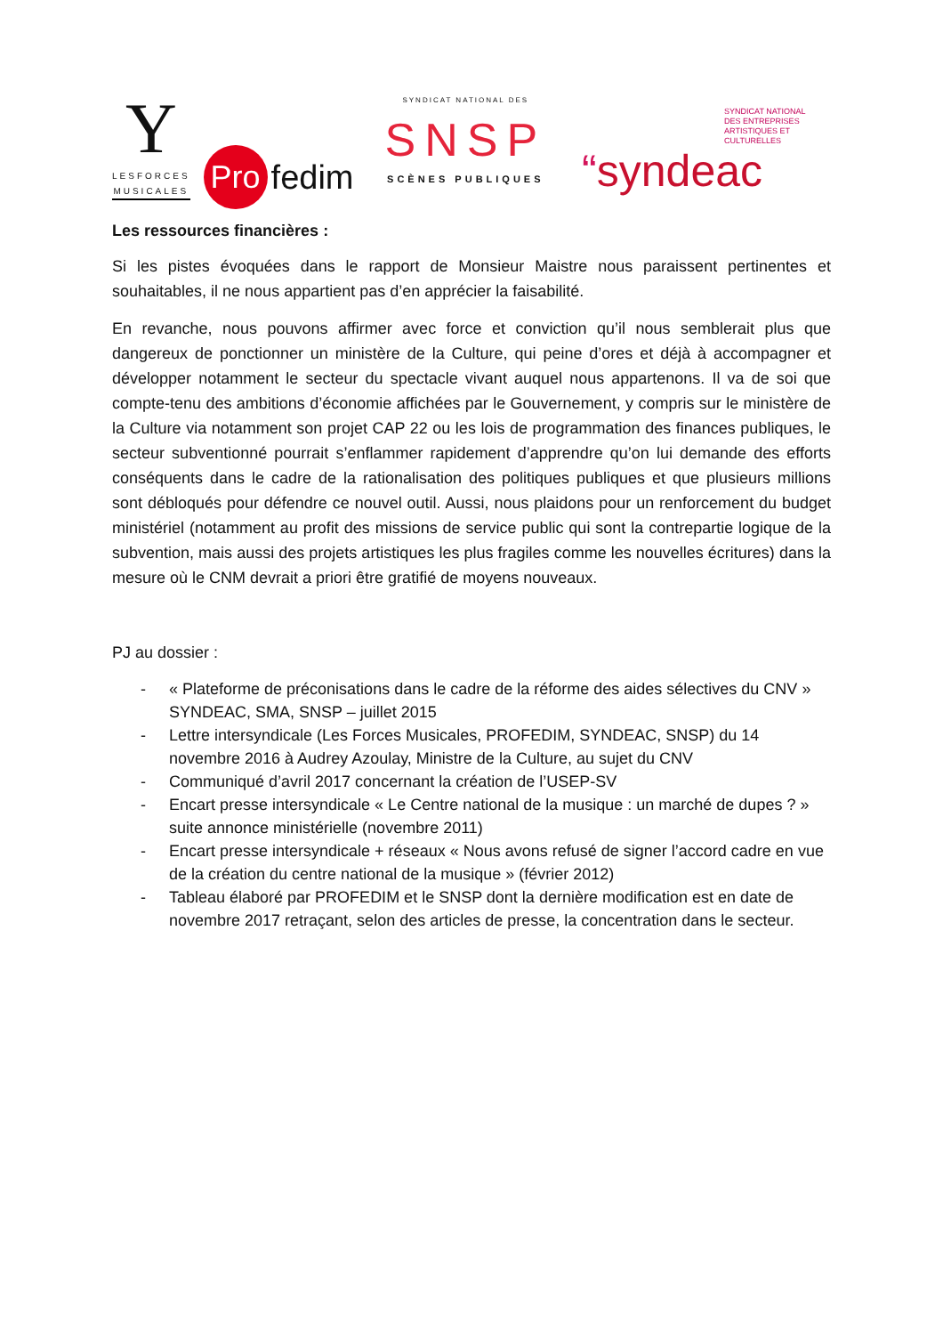Y
LESFORCES
MUSICALES
Pro
fedim
SYNDICAT NATIONAL DES
SNSP
SCÈNES PUBLIQUES
SYNDICAT NATIONAL
DES ENTREPRISES
ARTISTIQUES ET CULTURELLES
“syndeac
Les ressources financières :
Si les pistes évoquées dans le rapport de Monsieur Maistre nous paraissent pertinentes et souhaitables, il ne nous appartient pas d’en apprécier la faisabilité.
En revanche, nous pouvons affirmer avec force et conviction qu’il nous semblerait plus que dangereux de ponctionner un ministère de la Culture, qui peine d’ores et déjà à accompagner et développer notamment le secteur du spectacle vivant auquel nous appartenons. Il va de soi que compte-tenu des ambitions d’économie affichées par le Gouvernement, y compris sur le ministère de la Culture via notamment son projet CAP 22 ou les lois de programmation des finances publiques, le secteur subventionné pourrait s’enflammer rapidement d’apprendre qu’on lui demande des efforts conséquents dans le cadre de la rationalisation des politiques publiques et que plusieurs millions sont débloqués pour défendre ce nouvel outil. Aussi, nous plaidons pour un renforcement du budget ministériel (notamment au profit des missions de service public qui sont la contrepartie logique de la subvention, mais aussi des projets artistiques les plus fragiles comme les nouvelles écritures) dans la mesure où le CNM devrait a priori être gratifié de moyens nouveaux.
PJ au dossier :
- « Plateforme de préconisations dans le cadre de la réforme des aides sélectives du CNV » SYNDEAC, SMA, SNSP – juillet 2015
- Lettre intersyndicale (Les Forces Musicales, PROFEDIM, SYNDEAC, SNSP) du 14 novembre 2016 à Audrey Azoulay, Ministre de la Culture, au sujet du CNV
- Communiqué d’avril 2017 concernant la création de l’USEP-SV
- Encart presse intersyndicale « Le Centre national de la musique : un marché de dupes ? » suite annonce ministérielle (novembre 2011)
- Encart presse intersyndicale + réseaux « Nous avons refusé de signer l’accord cadre en vue de la création du centre national de la musique » (février 2012)
- Tableau élaboré par PROFEDIM et le SNSP dont la dernière modification est en date de novembre 2017 retraçant, selon des articles de presse, la concentration dans le secteur.